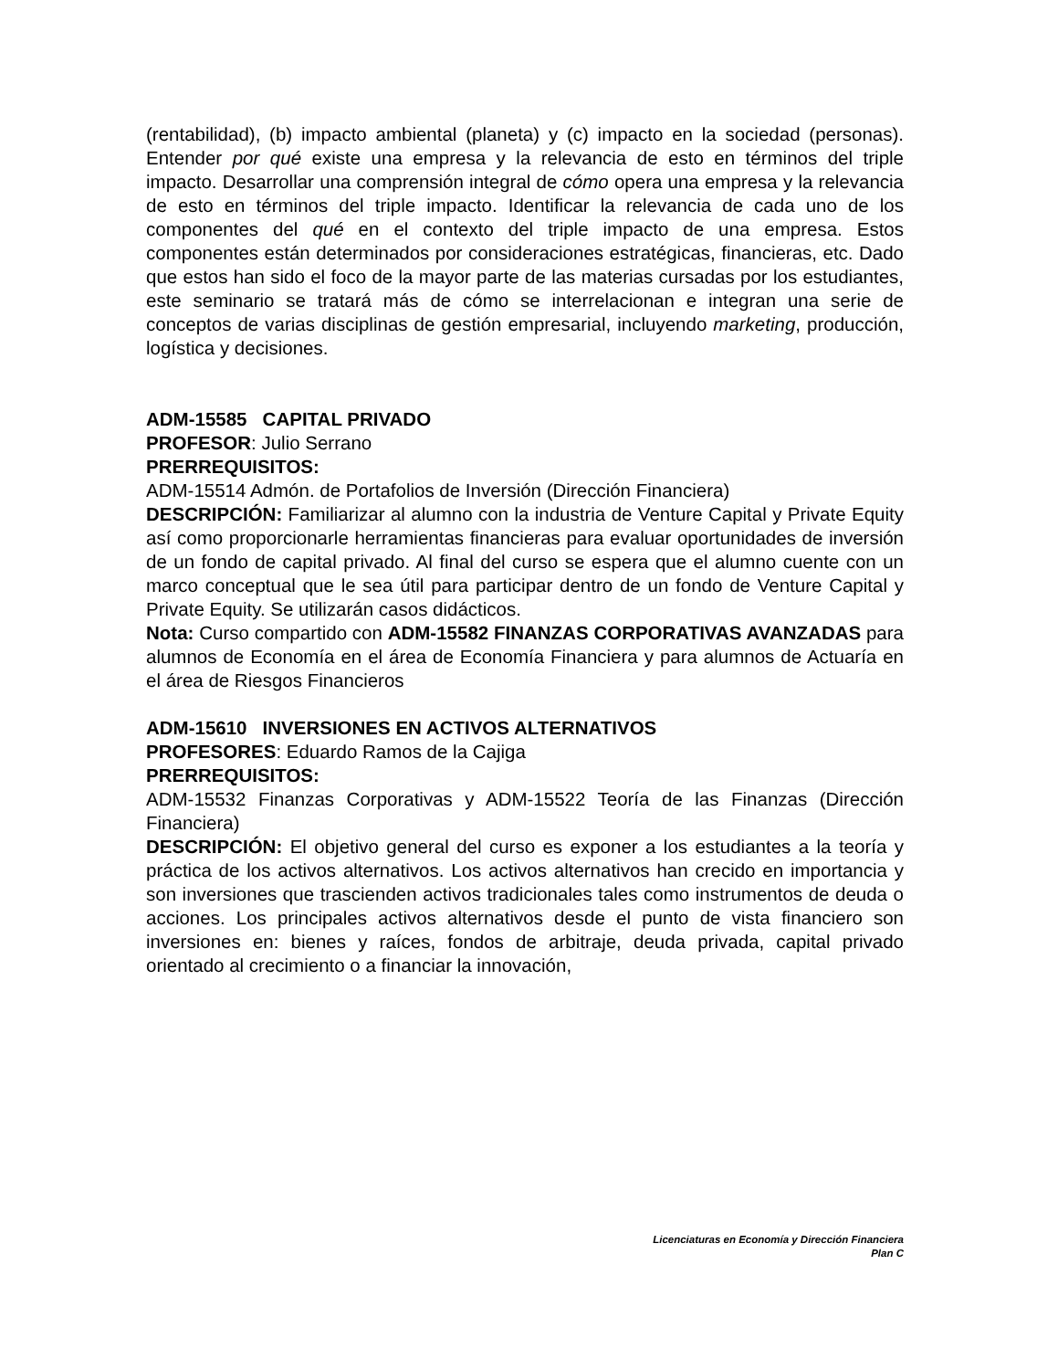(rentabilidad), (b) impacto ambiental (planeta) y (c) impacto en la sociedad (personas). Entender por qué existe una empresa y la relevancia de esto en términos del triple impacto. Desarrollar una comprensión integral de cómo opera una empresa y la relevancia de esto en términos del triple impacto. Identificar la relevancia de cada uno de los componentes del qué en el contexto del triple impacto de una empresa. Estos componentes están determinados por consideraciones estratégicas, financieras, etc. Dado que estos han sido el foco de la mayor parte de las materias cursadas por los estudiantes, este seminario se tratará más de cómo se interrelacionan e integran una serie de conceptos de varias disciplinas de gestión empresarial, incluyendo marketing, producción, logística y decisiones.
ADM-15585 CAPITAL PRIVADO
PROFESOR: Julio Serrano
PRERREQUISITOS:
ADM-15514 Admón. de Portafolios de Inversión (Dirección Financiera)
DESCRIPCIÓN: Familiarizar al alumno con la industria de Venture Capital y Private Equity así como proporcionarle herramientas financieras para evaluar oportunidades de inversión de un fondo de capital privado. Al final del curso se espera que el alumno cuente con un marco conceptual que le sea útil para participar dentro de un fondo de Venture Capital y Private Equity. Se utilizarán casos didácticos.
Nota: Curso compartido con ADM-15582 FINANZAS CORPORATIVAS AVANZADAS para alumnos de Economía en el área de Economía Financiera y para alumnos de Actuaría en el área de Riesgos Financieros
ADM-15610 INVERSIONES EN ACTIVOS ALTERNATIVOS
PROFESORES: Eduardo Ramos de la Cajiga
PRERREQUISITOS:
ADM-15532 Finanzas Corporativas y ADM-15522 Teoría de las Finanzas (Dirección Financiera)
DESCRIPCIÓN: El objetivo general del curso es exponer a los estudiantes a la teoría y práctica de los activos alternativos. Los activos alternativos han crecido en importancia y son inversiones que trascienden activos tradicionales tales como instrumentos de deuda o acciones. Los principales activos alternativos desde el punto de vista financiero son inversiones en: bienes y raíces, fondos de arbitraje, deuda privada, capital privado orientado al crecimiento o a financiar la innovación,
Licenciaturas en Economía y Dirección Financiera
Plan C